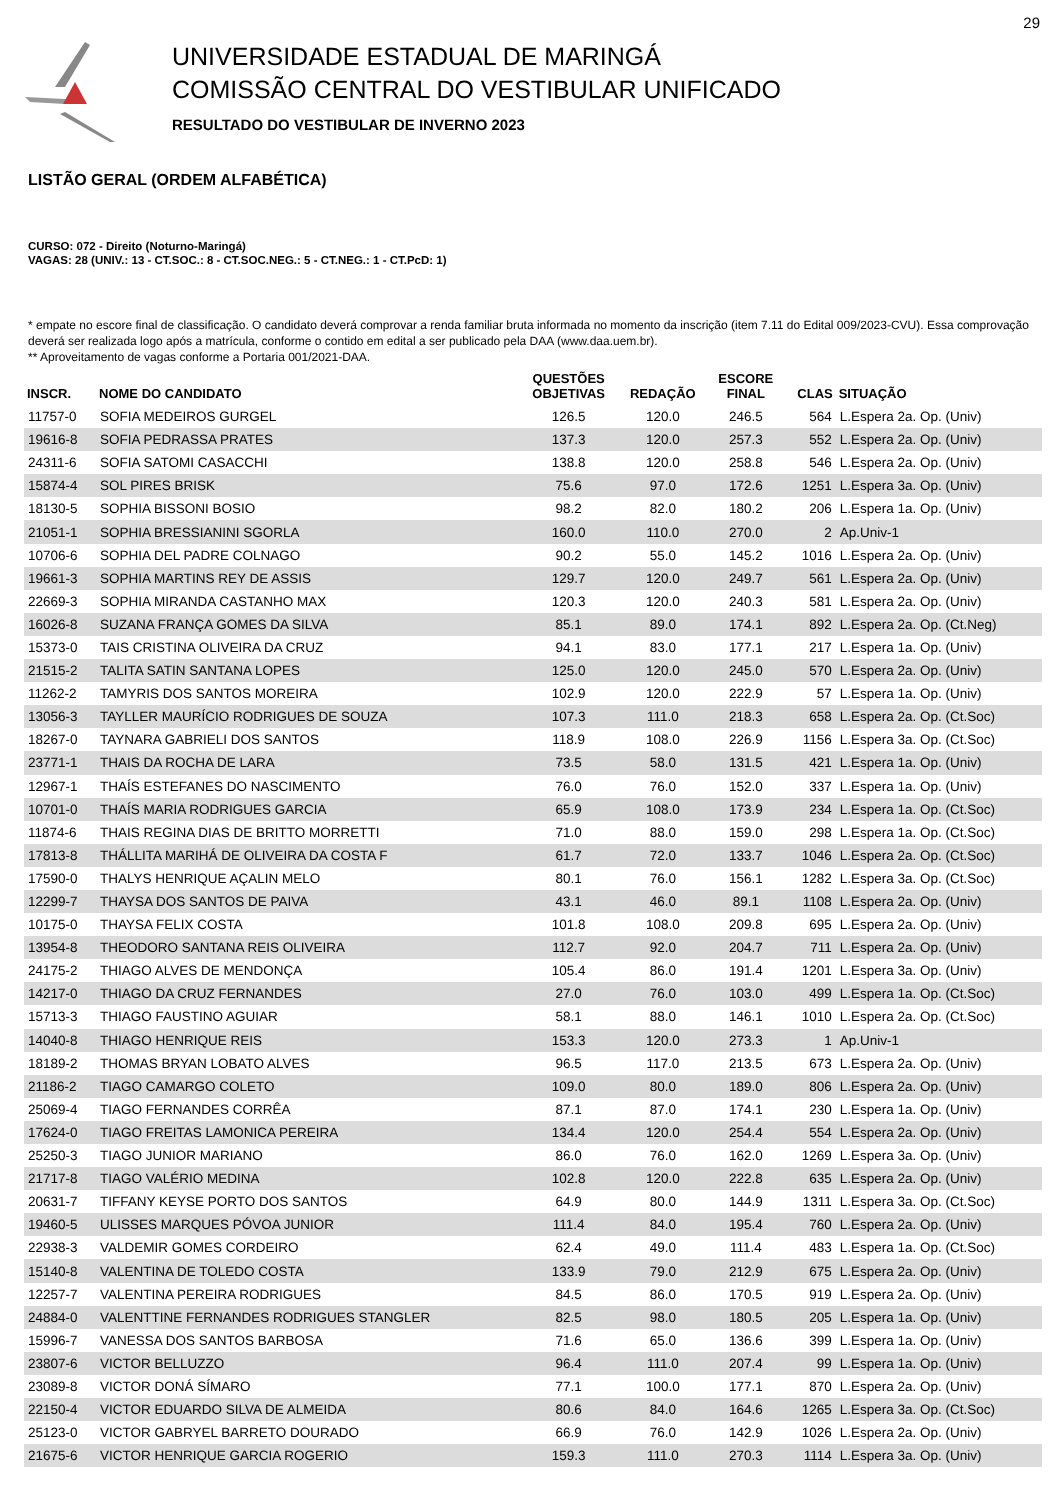29
UNIVERSIDADE ESTADUAL DE MARINGÁ
COMISSÃO CENTRAL DO VESTIBULAR UNIFICADO
RESULTADO DO VESTIBULAR DE INVERNO 2023
LISTÃO GERAL (ORDEM ALFABÉTICA)
CURSO: 072 - Direito (Noturno-Maringá)
VAGAS: 28 (UNIV.: 13 - CT.SOC.: 8 - CT.SOC.NEG.: 5 - CT.NEG.: 1 - CT.PcD: 1)
* empate no escore final de classificação. O candidato deverá comprovar a renda familiar bruta informada no momento da inscrição (item 7.11 do Edital 009/2023-CVU). Essa comprovação deverá ser realizada logo após a matrícula, conforme o contido em edital a ser publicado pela DAA (www.daa.uem.br).
** Aproveitamento de vagas conforme a Portaria 001/2021-DAA.
| INSCR. | NOME DO CANDIDATO | QUESTÕES OBJETIVAS | REDAÇÃO | ESCORE FINAL | CLAS | SITUAÇÃO |
| --- | --- | --- | --- | --- | --- | --- |
| 11757-0 | SOFIA MEDEIROS GURGEL | 126.5 | 120.0 | 246.5 | 564 | L.Espera 2a. Op. (Univ) |
| 19616-8 | SOFIA PEDRASSA PRATES | 137.3 | 120.0 | 257.3 | 552 | L.Espera 2a. Op. (Univ) |
| 24311-6 | SOFIA SATOMI CASACCHI | 138.8 | 120.0 | 258.8 | 546 | L.Espera 2a. Op. (Univ) |
| 15874-4 | SOL PIRES BRISK | 75.6 | 97.0 | 172.6 | 1251 | L.Espera 3a. Op. (Univ) |
| 18130-5 | SOPHIA BISSONI BOSIO | 98.2 | 82.0 | 180.2 | 206 | L.Espera 1a. Op. (Univ) |
| 21051-1 | SOPHIA BRESSIANINI SGORLA | 160.0 | 110.0 | 270.0 | 2 | Ap.Univ-1 |
| 10706-6 | SOPHIA DEL PADRE COLNAGO | 90.2 | 55.0 | 145.2 | 1016 | L.Espera 2a. Op. (Univ) |
| 19661-3 | SOPHIA MARTINS REY DE ASSIS | 129.7 | 120.0 | 249.7 | 561 | L.Espera 2a. Op. (Univ) |
| 22669-3 | SOPHIA MIRANDA CASTANHO MAX | 120.3 | 120.0 | 240.3 | 581 | L.Espera 2a. Op. (Univ) |
| 16026-8 | SUZANA FRANÇA GOMES DA SILVA | 85.1 | 89.0 | 174.1 | 892 | L.Espera 2a. Op. (Ct.Neg) |
| 15373-0 | TAIS CRISTINA OLIVEIRA DA CRUZ | 94.1 | 83.0 | 177.1 | 217 | L.Espera 1a. Op. (Univ) |
| 21515-2 | TALITA SATIN SANTANA LOPES | 125.0 | 120.0 | 245.0 | 570 | L.Espera 2a. Op. (Univ) |
| 11262-2 | TAMYRIS DOS SANTOS MOREIRA | 102.9 | 120.0 | 222.9 | 57 | L.Espera 1a. Op. (Univ) |
| 13056-3 | TAYLLER MAURÍCIO RODRIGUES DE SOUZA | 107.3 | 111.0 | 218.3 | 658 | L.Espera 2a. Op. (Ct.Soc) |
| 18267-0 | TAYNARA GABRIELI DOS SANTOS | 118.9 | 108.0 | 226.9 | 1156 | L.Espera 3a. Op. (Ct.Soc) |
| 23771-1 | THAIS DA ROCHA DE LARA | 73.5 | 58.0 | 131.5 | 421 | L.Espera 1a. Op. (Univ) |
| 12967-1 | THAÍS ESTEFANES DO NASCIMENTO | 76.0 | 76.0 | 152.0 | 337 | L.Espera 1a. Op. (Univ) |
| 10701-0 | THAÍS MARIA RODRIGUES GARCIA | 65.9 | 108.0 | 173.9 | 234 | L.Espera 1a. Op. (Ct.Soc) |
| 11874-6 | THAIS REGINA DIAS DE BRITTO MORRETTI | 71.0 | 88.0 | 159.0 | 298 | L.Espera 1a. Op. (Ct.Soc) |
| 17813-8 | THÁLLITA MARIHÁ DE OLIVEIRA DA COSTA F | 61.7 | 72.0 | 133.7 | 1046 | L.Espera 2a. Op. (Ct.Soc) |
| 17590-0 | THALYS HENRIQUE AÇALIN MELO | 80.1 | 76.0 | 156.1 | 1282 | L.Espera 3a. Op. (Ct.Soc) |
| 12299-7 | THAYSA DOS SANTOS DE PAIVA | 43.1 | 46.0 | 89.1 | 1108 | L.Espera 2a. Op. (Univ) |
| 10175-0 | THAYSA FELIX COSTA | 101.8 | 108.0 | 209.8 | 695 | L.Espera 2a. Op. (Univ) |
| 13954-8 | THEODORO SANTANA REIS OLIVEIRA | 112.7 | 92.0 | 204.7 | 711 | L.Espera 2a. Op. (Univ) |
| 24175-2 | THIAGO ALVES DE MENDONÇA | 105.4 | 86.0 | 191.4 | 1201 | L.Espera 3a. Op. (Univ) |
| 14217-0 | THIAGO DA CRUZ FERNANDES | 27.0 | 76.0 | 103.0 | 499 | L.Espera 1a. Op. (Ct.Soc) |
| 15713-3 | THIAGO FAUSTINO AGUIAR | 58.1 | 88.0 | 146.1 | 1010 | L.Espera 2a. Op. (Ct.Soc) |
| 14040-8 | THIAGO HENRIQUE REIS | 153.3 | 120.0 | 273.3 | 1 | Ap.Univ-1 |
| 18189-2 | THOMAS BRYAN LOBATO ALVES | 96.5 | 117.0 | 213.5 | 673 | L.Espera 2a. Op. (Univ) |
| 21186-2 | TIAGO CAMARGO COLETO | 109.0 | 80.0 | 189.0 | 806 | L.Espera 2a. Op. (Univ) |
| 25069-4 | TIAGO FERNANDES CORRÊA | 87.1 | 87.0 | 174.1 | 230 | L.Espera 1a. Op. (Univ) |
| 17624-0 | TIAGO FREITAS LAMONICA PEREIRA | 134.4 | 120.0 | 254.4 | 554 | L.Espera 2a. Op. (Univ) |
| 25250-3 | TIAGO JUNIOR MARIANO | 86.0 | 76.0 | 162.0 | 1269 | L.Espera 3a. Op. (Univ) |
| 21717-8 | TIAGO VALÉRIO MEDINA | 102.8 | 120.0 | 222.8 | 635 | L.Espera 2a. Op. (Univ) |
| 20631-7 | TIFFANY KEYSE PORTO DOS SANTOS | 64.9 | 80.0 | 144.9 | 1311 | L.Espera 3a. Op. (Ct.Soc) |
| 19460-5 | ULISSES MARQUES PÓVOA JUNIOR | 111.4 | 84.0 | 195.4 | 760 | L.Espera 2a. Op. (Univ) |
| 22938-3 | VALDEMIR GOMES CORDEIRO | 62.4 | 49.0 | 111.4 | 483 | L.Espera 1a. Op. (Ct.Soc) |
| 15140-8 | VALENTINA DE TOLEDO COSTA | 133.9 | 79.0 | 212.9 | 675 | L.Espera 2a. Op. (Univ) |
| 12257-7 | VALENTINA PEREIRA RODRIGUES | 84.5 | 86.0 | 170.5 | 919 | L.Espera 2a. Op. (Univ) |
| 24884-0 | VALENTTINE FERNANDES RODRIGUES STANGLER | 82.5 | 98.0 | 180.5 | 205 | L.Espera 1a. Op. (Univ) |
| 15996-7 | VANESSA DOS SANTOS BARBOSA | 71.6 | 65.0 | 136.6 | 399 | L.Espera 1a. Op. (Univ) |
| 23807-6 | VICTOR BELLUZZO | 96.4 | 111.0 | 207.4 | 99 | L.Espera 1a. Op. (Univ) |
| 23089-8 | VICTOR DONÁ SÍMARO | 77.1 | 100.0 | 177.1 | 870 | L.Espera 2a. Op. (Univ) |
| 22150-4 | VICTOR EDUARDO SILVA DE ALMEIDA | 80.6 | 84.0 | 164.6 | 1265 | L.Espera 3a. Op. (Ct.Soc) |
| 25123-0 | VICTOR GABRYEL BARRETO DOURADO | 66.9 | 76.0 | 142.9 | 1026 | L.Espera 2a. Op. (Univ) |
| 21675-6 | VICTOR HENRIQUE GARCIA ROGERIO | 159.3 | 111.0 | 270.3 | 1114 | L.Espera 3a. Op. (Univ) |